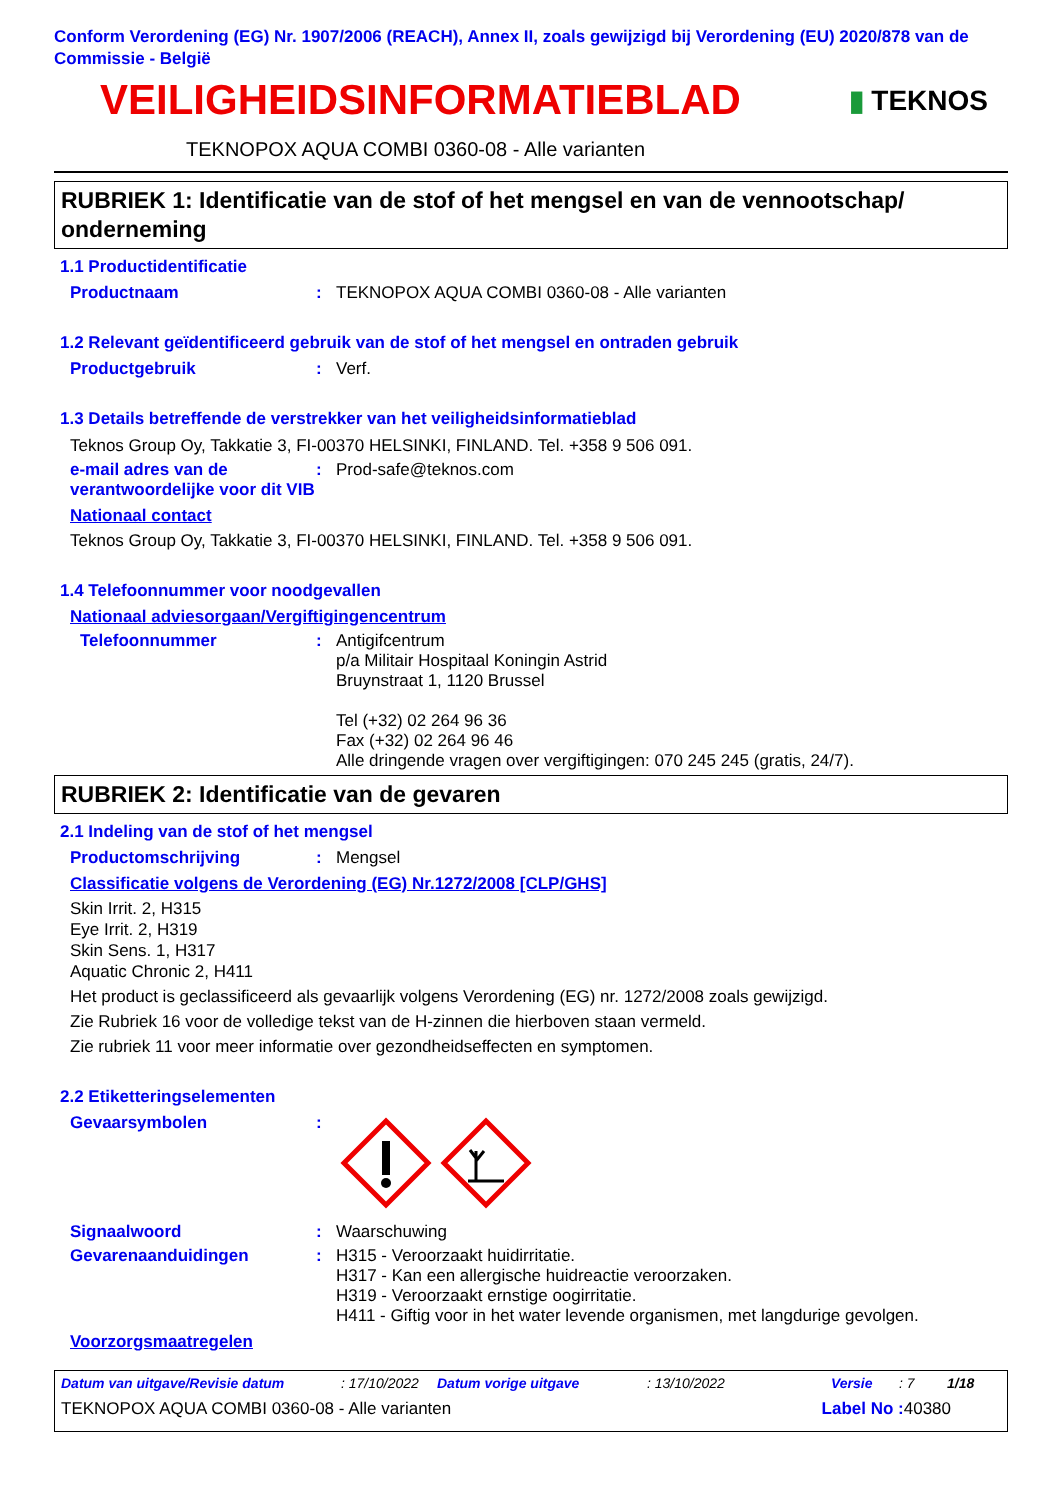Conform Verordening (EG) Nr. 1907/2006 (REACH), Annex II, zoals gewijzigd bij Verordening (EU) 2020/878 van de Commissie - België
VEILIGHEIDSINFORMATIEBLAD
▮ TEKNOS
TEKNOPOX AQUA COMBI 0360-08 - Alle varianten
RUBRIEK 1: Identificatie van de stof of het mengsel en van de vennootschap/ onderneming
1.1 Productidentificatie
Productnaam : TEKNOPOX AQUA COMBI 0360-08 - Alle varianten
1.2 Relevant geïdentificeerd gebruik van de stof of het mengsel en ontraden gebruik
Productgebruik : Verf.
1.3 Details betreffende de verstrekker van het veiligheidsinformatieblad
Teknos Group Oy, Takkatie 3, FI-00370 HELSINKI, FINLAND. Tel. +358 9 506 091.
e-mail adres van de verantwoordelijke voor dit VIB
: Prod-safe@teknos.com
Nationaal contact
Teknos Group Oy, Takkatie 3, FI-00370 HELSINKI, FINLAND. Tel. +358 9 506 091.
1.4 Telefoonnummer voor noodgevallen
Nationaal adviesorgaan/Vergiftigingencentrum
Telefoonnummer : Antigifcentrum
p/a Militair Hospitaal Koningin Astrid
Bruynstraat 1, 1120 Brussel
Tel (+32) 02 264 96 36
Fax (+32) 02 264 96 46
Alle dringende vragen over vergiftigingen: 070 245 245 (gratis, 24/7).
RUBRIEK 2: Identificatie van de gevaren
2.1 Indeling van de stof of het mengsel
Productomschrijving : Mengsel
Classificatie volgens de Verordening (EG) Nr.1272/2008 [CLP/GHS]
Skin Irrit. 2, H315
Eye Irrit. 2, H319
Skin Sens. 1, H317
Aquatic Chronic 2, H411
Het product is geclassificeerd als gevaarlijk volgens Verordening (EG) nr. 1272/2008 zoals gewijzigd.
Zie Rubriek 16 voor de volledige tekst van de H-zinnen die hierboven staan vermeld.
Zie rubriek 11 voor meer informatie over gezondheidseffecten en symptomen.
2.2 Etiketteringselementen
Gevaarsymbolen :
Signaalwoord : Waarschuwing
Gevarenaanduidingen : H315 - Veroorzaakt huidirritatie.
H317 - Kan een allergische huidreactie veroorzaken.
H319 - Veroorzaakt ernstige oogirritatie.
H411 - Giftig voor in het water levende organismen, met langdurige gevolgen.
Voorzorgsmaatregelen
Datum van uitgave/Revisie datum: 17/10/2022 Datum vorige uitgave: 13/10/2022 Versie: 7 1/18
TEKNOPOX AQUA COMBI 0360-08 - Alle varianten Label No : 40380